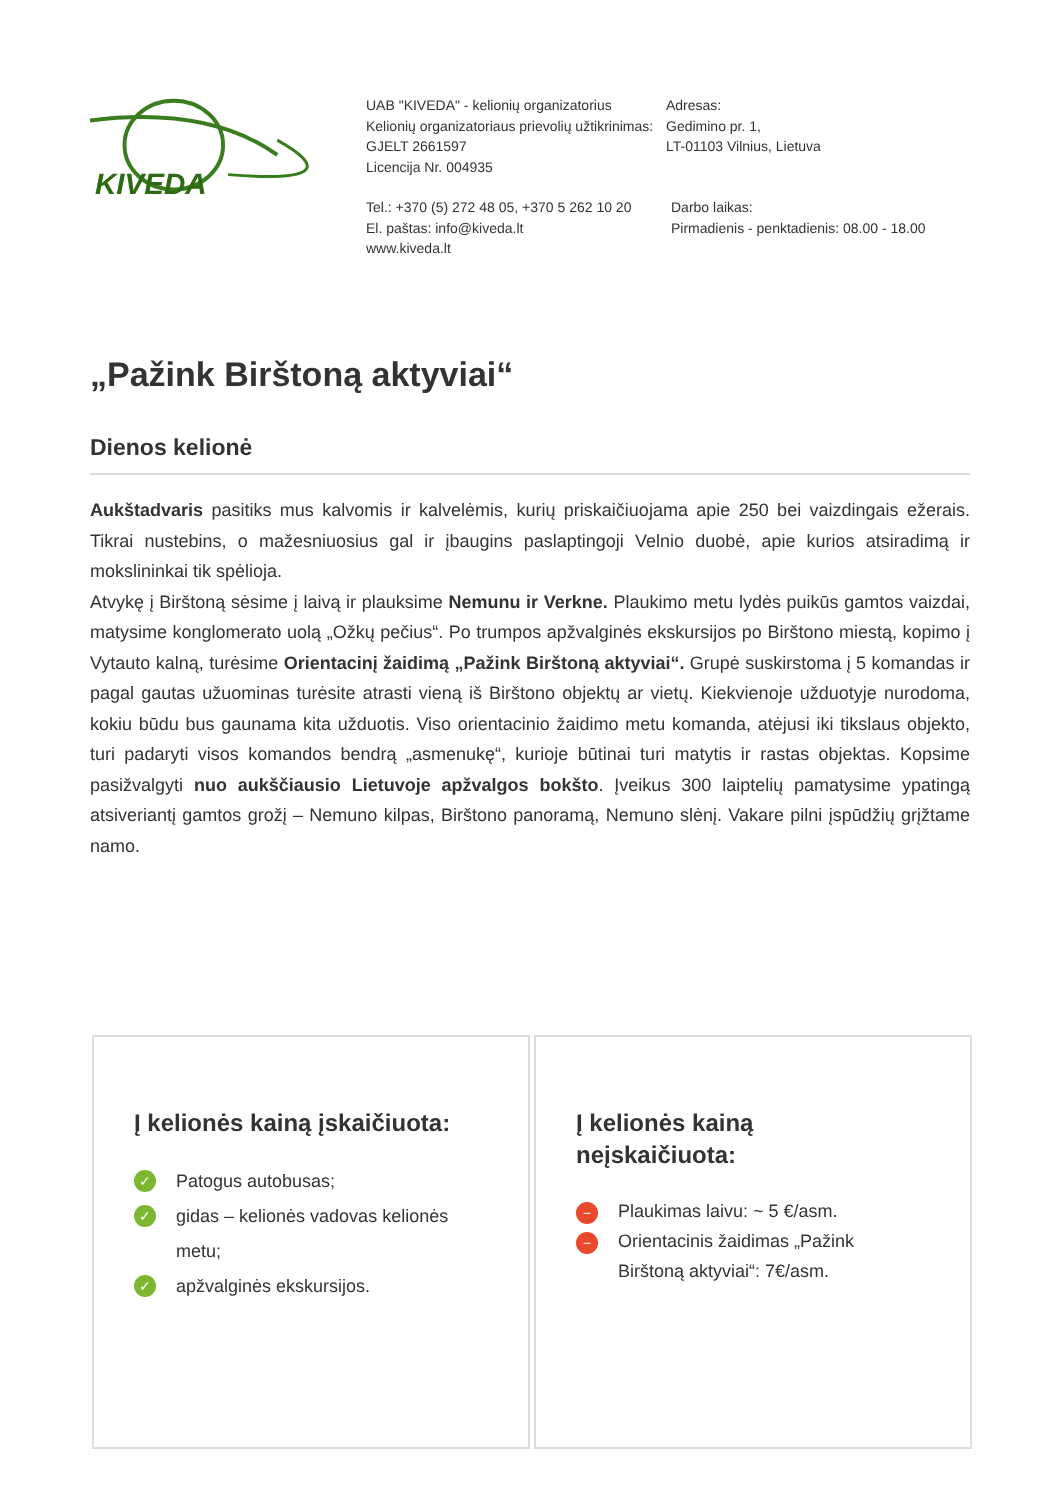KIVEDA
UAB "KIVEDA" - kelionių organizatorius
Kelionių organizatoriaus prievolių užtikrinimas: GJELT 2661597
Licencija Nr. 004935
Adresas:
Gedimino pr. 1,
LT-01103 Vilnius, Lietuva
Tel.: +370 (5) 272 48 05, +370 5 262 10 20
El. paštas: info@kiveda.lt
www.kiveda.lt
Darbo laikas:
Pirmadienis - penktadienis: 08.00 - 18.00
„Pažink Birštoną aktyviai“
Dienos kelionė
Aukštadvaris pasitiks mus kalvomis ir kalvelėmis, kurių priskaičiuojama apie 250 bei vaizdingais ežerais. Tikrai nustebins, o mažesniuosius gal ir įbaugins paslaptingoji Velnio duobė, apie kurios atsiradimą ir mokslininkai tik spėlioja.
Atvykę į Birštoną sėsime į laivą ir plauksime Nemunu ir Verkne. Plaukimo metu lydės puikūs gamtos vaizdai, matysime konglomerato uolą „Ožkų pečius“. Po trumpos apžvalginės ekskursijos po Birštono miestą, kopimo į Vytauto kalną, turėsime Orientacinį žaidimą „Pažink Birštoną aktyviai“. Grupė suskirstoma į 5 komandas ir pagal gautas užuominas turėsite atrasti vieną iš Birštono objektų ar vietų. Kiekvienoje užduotyje nurodoma, kokiu būdu bus gaunama kita užduotis. Viso orientacinio žaidimo metu komanda, atėjusi iki tikslaus objekto, turi padaryti visos komandos bendrą „asmenukę“, kurioje būtinai turi matytis ir rastas objektas. Kopsime pasižvalgyti nuo aukščiausio Lietuvoje apžvalgos bokšto. Įveikus 300 laiptelių pamatysime ypatingą atsiveriantį gamtos grožį – Nemuno kilpas, Birštono panoramą, Nemuno slėnį. Vakare pilni įspūdžių grįžtame namo.
Į kelionės kainą įskaičiuota:
✓ Patogus autobusas;
✓ gidas – kelionės vadovas kelionės metu;
✓ apžvalginės ekskursijos.
Į kelionės kainą neįskaičiuota:
− Plaukimas laivu: ~ 5 €/asm.
− Orientacinis žaidimas „Pažink Birštoną aktyviai“: 7€/asm.